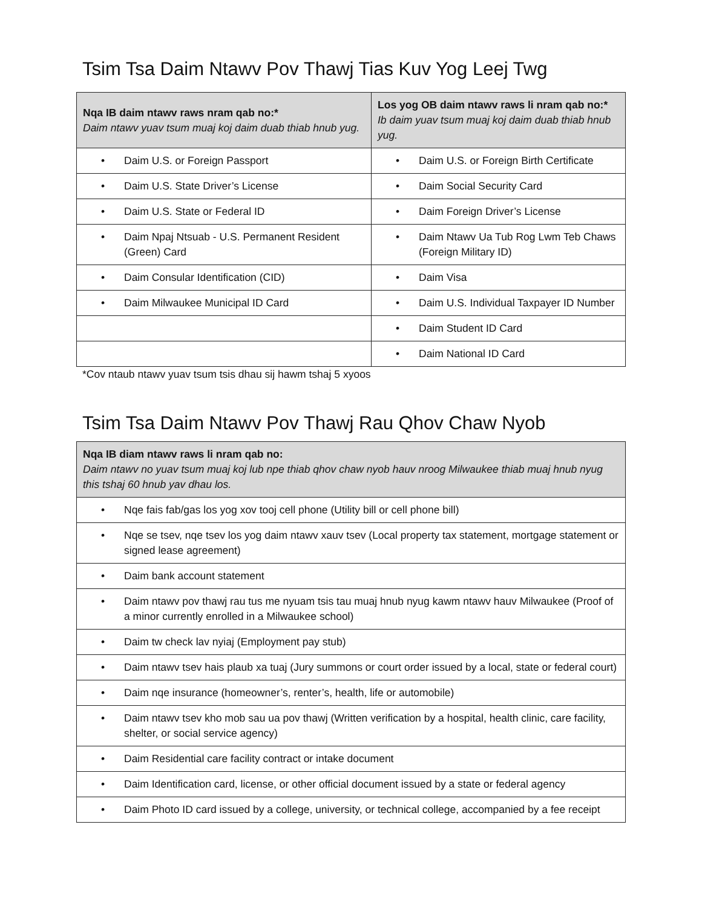Tsim Tsa Daim Ntawv Pov Thawj Tias Kuv Yog Leej Twg
| Nqa IB daim ntawv raws nram qab no:* Daim ntawv yuav tsum muaj koj daim duab thiab hnub yug. | Los yog OB daim ntawv raws li nram qab no:* Ib daim yuav tsum muaj koj daim duab thiab hnub yug. |
| • Daim U.S. or Foreign Passport | • Daim U.S. or Foreign Birth Certificate |
| • Daim U.S. State Driver’s License | • Daim Social Security Card |
| • Daim U.S. State or Federal ID | • Daim Foreign Driver’s License |
| • Daim Npaj Ntsuab - U.S. Permanent Resident (Green) Card | • Daim Ntawv Ua Tub Rog Lwm Teb Chaws (Foreign Military ID) |
| • Daim Consular Identification (CID) | • Daim Visa |
| • Daim Milwaukee Municipal ID Card | • Daim U.S. Individual Taxpayer ID Number |
| | • Daim Student ID Card |
| | • Daim National ID Card |
*Cov ntaub ntawv yuav tsum tsis dhau sij hawm tshaj 5 xyoos
Tsim Tsa Daim Ntawv Pov Thawj Rau Qhov Chaw Nyob
| Nqa IB diam ntawv raws li nram qab no: Daim ntawv no yuav tsum muaj koj lub npe thiab qhov chaw nyob hauv nroog Milwaukee thiab muaj hnub nyug this tshaj 60 hnub yav dhau los. |
| • Nqe fais fab/gas los yog xov tooj cell phone (Utility bill or cell phone bill) |
| • Nqe se tsev, nqe tsev los yog daim ntawv xauv tsev (Local property tax statement, mortgage statement or signed lease agreement) |
| • Daim bank account statement |
| • Daim ntawv pov thawj rau tus me nyuam tsis tau muaj hnub nyug kawm ntawv hauv Milwaukee (Proof of a minor currently enrolled in a Milwaukee school) |
| • Daim tw check lav nyiaj (Employment pay stub) |
| • Daim ntawv tsev hais plaub xa tuaj (Jury summons or court order issued by a local, state or federal court) |
| • Daim nqe insurance (homeowner’s, renter’s, health, life or automobile) |
| • Daim ntawv tsev kho mob sau ua pov thawj (Written verification by a hospital, health clinic, care facility, shelter, or social service agency) |
| • Daim Residential care facility contract or intake document |
| • Daim Identification card, license, or other official document issued by a state or federal agency |
| • Daim Photo ID card issued by a college, university, or technical college, accompanied by a fee receipt |